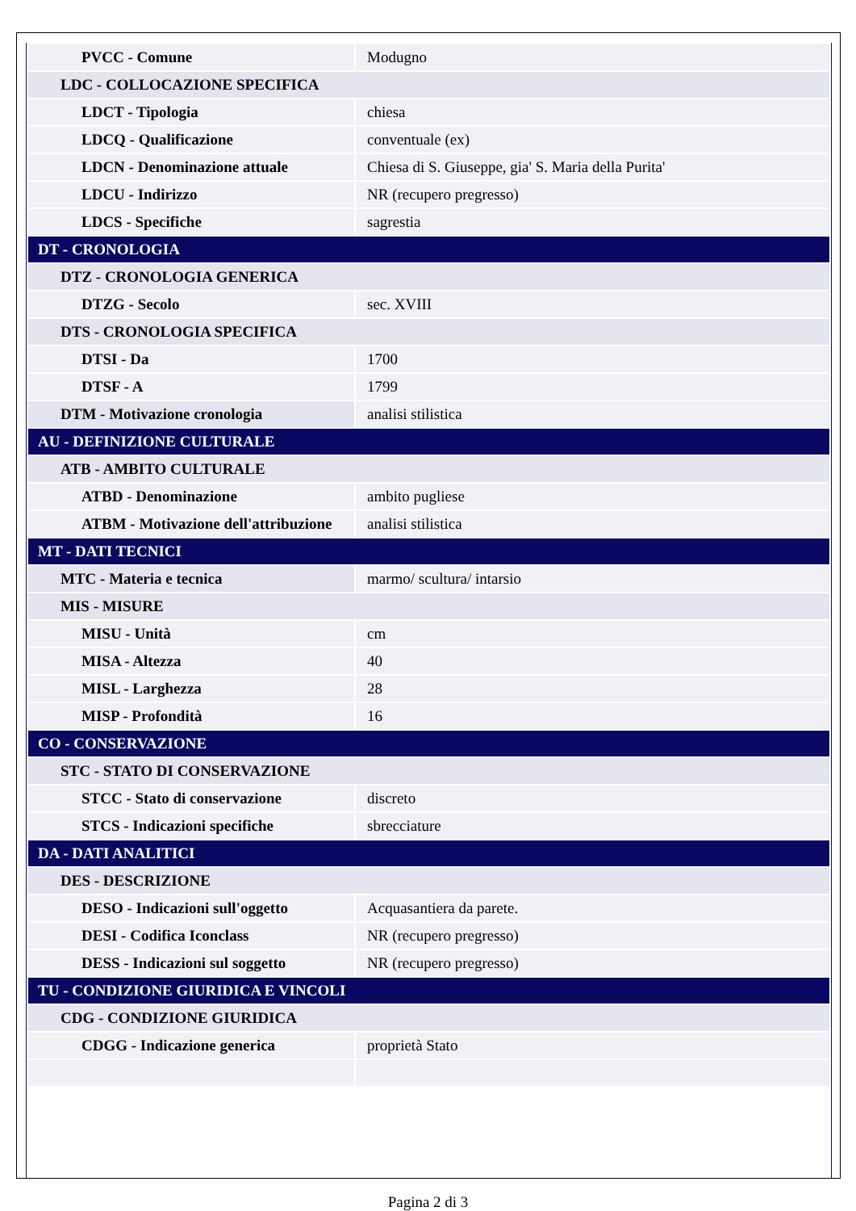| PVCC - Comune | Modugno |
| LDC - COLLOCAZIONE SPECIFICA | |
| LDCT - Tipologia | chiesa |
| LDCQ - Qualificazione | conventuale (ex) |
| LDCN - Denominazione attuale | Chiesa di S. Giuseppe, gia' S. Maria della Purita' |
| LDCU - Indirizzo | NR (recupero pregresso) |
| LDCS - Specifiche | sagrestia |
| DT - CRONOLOGIA | |
| DTZ - CRONOLOGIA GENERICA | |
| DTZG - Secolo | sec. XVIII |
| DTS - CRONOLOGIA SPECIFICA | |
| DTSI - Da | 1700 |
| DTSF - A | 1799 |
| DTM - Motivazione cronologia | analisi stilistica |
| AU - DEFINIZIONE CULTURALE | |
| ATB - AMBITO CULTURALE | |
| ATBD - Denominazione | ambito pugliese |
| ATBM - Motivazione dell'attribuzione | analisi stilistica |
| MT - DATI TECNICI | |
| MTC - Materia e tecnica | marmo/ scultura/ intarsio |
| MIS - MISURE | |
| MISU - Unità | cm |
| MISA - Altezza | 40 |
| MISL - Larghezza | 28 |
| MISP - Profondità | 16 |
| CO - CONSERVAZIONE | |
| STC - STATO DI CONSERVAZIONE | |
| STCC - Stato di conservazione | discreto |
| STCS - Indicazioni specifiche | sbrecciature |
| DA - DATI ANALITICI | |
| DES - DESCRIZIONE | |
| DESO - Indicazioni sull'oggetto | Acquasantiera da parete. |
| DESI - Codifica Iconclass | NR (recupero pregresso) |
| DESS - Indicazioni sul soggetto | NR (recupero pregresso) |
| TU - CONDIZIONE GIURIDICA E VINCOLI | |
| CDG - CONDIZIONE GIURIDICA | |
| CDGG - Indicazione generica | proprietà Stato |
Pagina 2 di 3